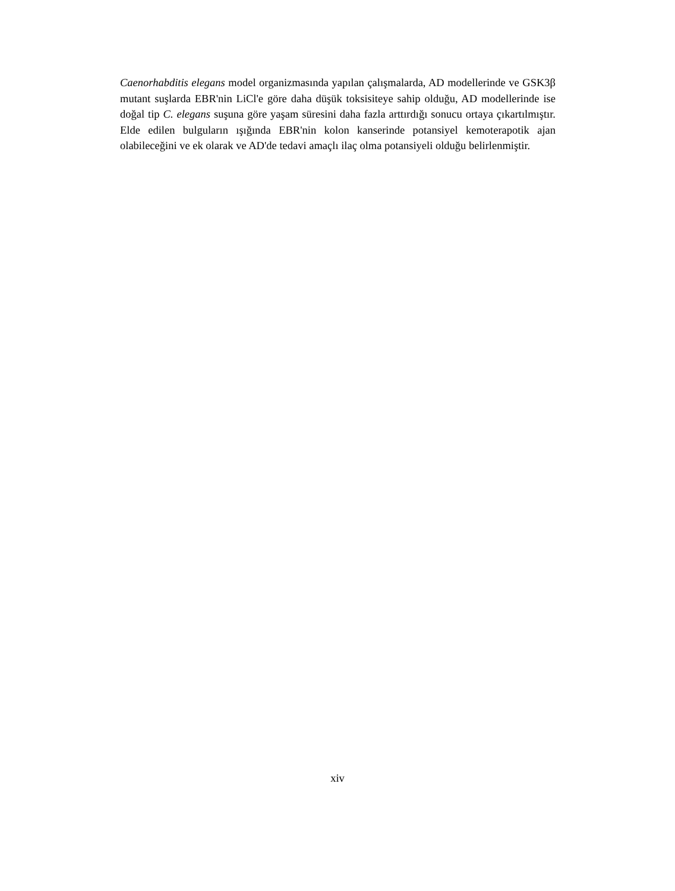Caenorhabditis elegans model organizmasında yapılan çalışmalarda, AD modellerinde ve GSK3β mutant suşlarda EBR'nin LiCl'e göre daha düşük toksisiteye sahip olduğu, AD modellerinde ise doğal tip C. elegans suşuna göre yaşam süresini daha fazla arttırdığı sonucu ortaya çıkartılmıştır. Elde edilen bulguların ışığında EBR'nin kolon kanserinde potansiyel kemoterapotik ajan olabileceğini ve ek olarak ve AD'de tedavi amaçlı ilaç olma potansiyeli olduğu belirlenmiştir.
xiv